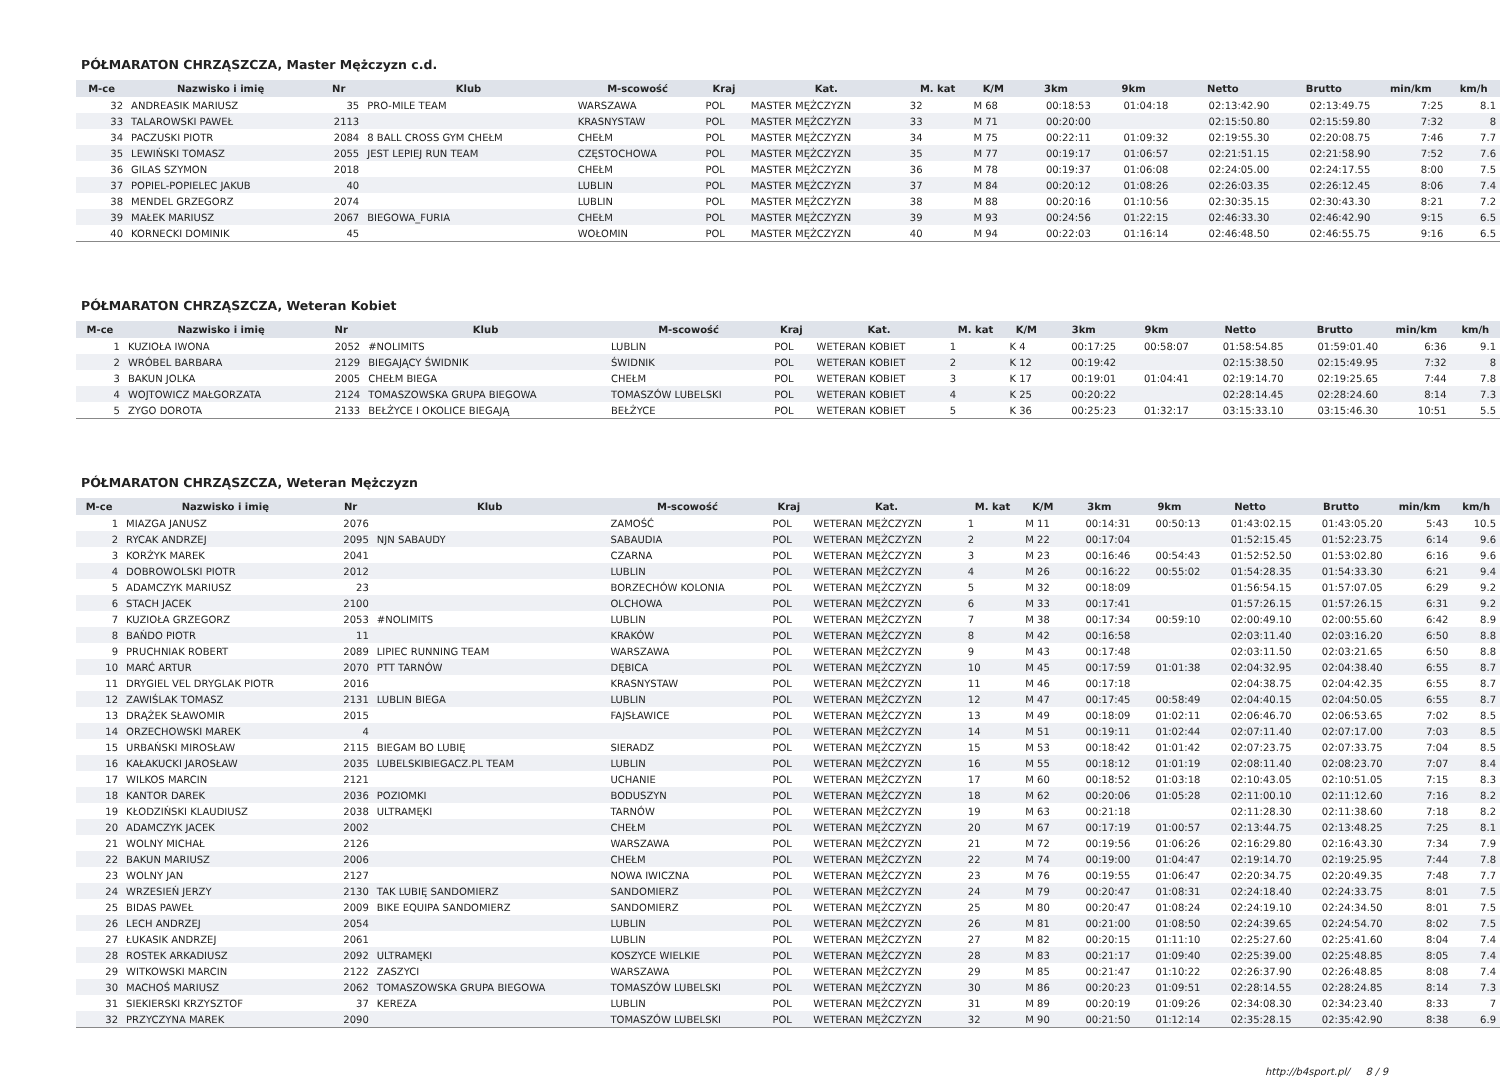PÓŁMARATON CHRZĄSZCZA, Master Mężczyzn c.d.
| M-ce | Nazwisko i imię | Nr | Klub | M-scowość | Kraj | Kat. | M. kat | K/M | 3km | 9km | Netto | Brutto | min/km | km/h |
| --- | --- | --- | --- | --- | --- | --- | --- | --- | --- | --- | --- | --- | --- | --- |
| 32 | ANDREASIK MARIUSZ | 35 | PRO-MILE TEAM | WARSZAWA | POL | MASTER MĘŻCZYZN | 32 | M 68 | 00:18:53 | 01:04:18 | 02:13:42.90 | 02:13:49.75 | 7:25 | 8.1 |
| 33 | TALAROWSKI PAWEŁ | 2113 | | KRASNYSTAW | POL | MASTER MĘŻCZYZN | 33 | M 71 | 00:20:00 | | 02:15:50.80 | 02:15:59.80 | 7:32 | 8 |
| 34 | PACZUSKI PIOTR | 2084 | 8 BALL CROSS GYM CHEŁM | CHEŁM | POL | MASTER MĘŻCZYZN | 34 | M 75 | 00:22:11 | 01:09:32 | 02:19:55.30 | 02:20:08.75 | 7:46 | 7.7 |
| 35 | LEWIŃSKI TOMASZ | 2055 | JEST LEPIEJ RUN TEAM | CZĘSTOCHOWA | POL | MASTER MĘŻCZYZN | 35 | M 77 | 00:19:17 | 01:06:57 | 02:21:51.15 | 02:21:58.90 | 7:52 | 7.6 |
| 36 | GILAS SZYMON | 2018 | | CHEŁM | POL | MASTER MĘŻCZYZN | 36 | M 78 | 00:19:37 | 01:06:08 | 02:24:05.00 | 02:24:17.55 | 8:00 | 7.5 |
| 37 | POPIEL-POPIELEC JAKUB | 40 | | LUBLIN | POL | MASTER MĘŻCZYZN | 37 | M 84 | 00:20:12 | 01:08:26 | 02:26:03.35 | 02:26:12.45 | 8:06 | 7.4 |
| 38 | MENDEL GRZEGORZ | 2074 | | LUBLIN | POL | MASTER MĘŻCZYZN | 38 | M 88 | 00:20:16 | 01:10:56 | 02:30:35.15 | 02:30:43.30 | 8:21 | 7.2 |
| 39 | MAŁEK MARIUSZ | 2067 | BIEGOWA_FURIA | CHEŁM | POL | MASTER MĘŻCZYZN | 39 | M 93 | 00:24:56 | 01:22:15 | 02:46:33.30 | 02:46:42.90 | 9:15 | 6.5 |
| 40 | KORNECKI DOMINIK | 45 | | WOŁOMIN | POL | MASTER MĘŻCZYZN | 40 | M 94 | 00:22:03 | 01:16:14 | 02:46:48.50 | 02:46:55.75 | 9:16 | 6.5 |
PÓŁMARATON CHRZĄSZCZA, Weteran Kobiet
| M-ce | Nazwisko i imię | Nr | Klub | M-scowość | Kraj | Kat. | M. kat | K/M | 3km | 9km | Netto | Brutto | min/km | km/h |
| --- | --- | --- | --- | --- | --- | --- | --- | --- | --- | --- | --- | --- | --- | --- |
| 1 | KUZIOŁA IWONA | 2052 | #NOLIMITS | LUBLIN | POL | WETERAN KOBIET | 1 | K 4 | 00:17:25 | 00:58:07 | 01:58:54.85 | 01:59:01.40 | 6:36 | 9.1 |
| 2 | WRÓBEL BARBARA | 2129 | BIEGAJĄCY ŚWIDNIK | ŚWIDNIK | POL | WETERAN KOBIET | 2 | K 12 | 00:19:42 | | 02:15:38.50 | 02:15:49.95 | 7:32 | 8 |
| 3 | BAKUN JOLKA | 2005 | CHEŁM BIEGA | CHEŁM | POL | WETERAN KOBIET | 3 | K 17 | 00:19:01 | 01:04:41 | 02:19:14.70 | 02:19:25.65 | 7:44 | 7.8 |
| 4 | WOJTOWICZ MAŁGORZATA | 2124 | TOMASZOWSKA GRUPA BIEGOWA | TOMASZÓW LUBELSKI | POL | WETERAN KOBIET | 4 | K 25 | 00:20:22 | | 02:28:14.45 | 02:28:24.60 | 8:14 | 7.3 |
| 5 | ZYGO DOROTA | 2133 | BEŁŻYCE I OKOLICE BIEGAJĄ | BEŁŻYCE | POL | WETERAN KOBIET | 5 | K 36 | 00:25:23 | 01:32:17 | 03:15:33.10 | 03:15:46.30 | 10:51 | 5.5 |
PÓŁMARATON CHRZĄSZCZA, Weteran Mężczyzn
| M-ce | Nazwisko i imię | Nr | Klub | M-scowość | Kraj | Kat. | M. kat | K/M | 3km | 9km | Netto | Brutto | min/km | km/h |
| --- | --- | --- | --- | --- | --- | --- | --- | --- | --- | --- | --- | --- | --- | --- |
| 1 | MIAZGA JANUSZ | 2076 | | ZAMOŚĆ | POL | WETERAN MĘŻCZYZN | 1 | M 11 | 00:14:31 | 00:50:13 | 01:43:02.15 | 01:43:05.20 | 5:43 | 10.5 |
| 2 | RYCAK ANDRZEJ | 2095 | NJN SABAUDY | SABAUDIA | POL | WETERAN MĘŻCZYZN | 2 | M 22 | 00:17:04 | | 01:52:15.45 | 01:52:23.75 | 6:14 | 9.6 |
| 3 | KORŻYK MAREK | 2041 | | CZARNA | POL | WETERAN MĘŻCZYZN | 3 | M 23 | 00:16:46 | 00:54:43 | 01:52:52.50 | 01:53:02.80 | 6:16 | 9.6 |
| 4 | DOBROWOLSKI PIOTR | 2012 | | LUBLIN | POL | WETERAN MĘŻCZYZN | 4 | M 26 | 00:16:22 | 00:55:02 | 01:54:28.35 | 01:54:33.30 | 6:21 | 9.4 |
| 5 | ADAMCZYK MARIUSZ | 23 | | BORZECHÓW KOLONIA | POL | WETERAN MĘŻCZYZN | 5 | M 32 | 00:18:09 | | 01:56:54.15 | 01:57:07.05 | 6:29 | 9.2 |
| 6 | STACH JACEK | 2100 | | OLCHOWA | POL | WETERAN MĘŻCZYZN | 6 | M 33 | 00:17:41 | | 01:57:26.15 | 01:57:26.15 | 6:31 | 9.2 |
| 7 | KUZIOŁA GRZEGORZ | 2053 | #NOLIMITS | LUBLIN | POL | WETERAN MĘŻCZYZN | 7 | M 38 | 00:17:34 | 00:59:10 | 02:00:49.10 | 02:00:55.60 | 6:42 | 8.9 |
| 8 | BAŃDO PIOTR | 11 | | KRAKÓW | POL | WETERAN MĘŻCZYZN | 8 | M 42 | 00:16:58 | | 02:03:11.40 | 02:03:16.20 | 6:50 | 8.8 |
| 9 | PRUCHNIAK ROBERT | 2089 | LIPIEC RUNNING TEAM | WARSZAWA | POL | WETERAN MĘŻCZYZN | 9 | M 43 | 00:17:48 | | 02:03:11.50 | 02:03:21.65 | 6:50 | 8.8 |
| 10 | MARĆ ARTUR | 2070 | PTT TARNÓW | DĘBICA | POL | WETERAN MĘŻCZYZN | 10 | M 45 | 00:17:59 | 01:01:38 | 02:04:32.95 | 02:04:38.40 | 6:55 | 8.7 |
| 11 | DRYGIEL VEL DRYGLAK PIOTR | 2016 | | KRASNYSTAW | POL | WETERAN MĘŻCZYZN | 11 | M 46 | 00:17:18 | | 02:04:38.75 | 02:04:42.35 | 6:55 | 8.7 |
| 12 | ZAWIŚLAK TOMASZ | 2131 | LUBLIN BIEGA | LUBLIN | POL | WETERAN MĘŻCZYZN | 12 | M 47 | 00:17:45 | 00:58:49 | 02:04:40.15 | 02:04:50.05 | 6:55 | 8.7 |
| 13 | DRĄŻEK SŁAWOMIR | 2015 | | FAJSŁAWICE | POL | WETERAN MĘŻCZYZN | 13 | M 49 | 00:18:09 | 01:02:11 | 02:06:46.70 | 02:06:53.65 | 7:02 | 8.5 |
| 14 | ORZECHOWSKI MAREK | 4 | | | POL | WETERAN MĘŻCZYZN | 14 | M 51 | 00:19:11 | 01:02:44 | 02:07:11.40 | 02:07:17.00 | 7:03 | 8.5 |
| 15 | URBAŃSKI MIROSŁAW | 2115 | BIEGAM BO LUBIĘ | SIERADZ | POL | WETERAN MĘŻCZYZN | 15 | M 53 | 00:18:42 | 01:01:42 | 02:07:23.75 | 02:07:33.75 | 7:04 | 8.5 |
| 16 | KAŁAKUCKI JAROSŁAW | 2035 | LUBELSKIBIEGACZ.PL TEAM | LUBLIN | POL | WETERAN MĘŻCZYZN | 16 | M 55 | 00:18:12 | 01:01:19 | 02:08:11.40 | 02:08:23.70 | 7:07 | 8.4 |
| 17 | WILKOS MARCIN | 2121 | | UCHANIE | POL | WETERAN MĘŻCZYZN | 17 | M 60 | 00:18:52 | 01:03:18 | 02:10:43.05 | 02:10:51.05 | 7:15 | 8.3 |
| 18 | KANTOR DAREK | 2036 | POZIOMKI | BODUSZYN | POL | WETERAN MĘŻCZYZN | 18 | M 62 | 00:20:06 | 01:05:28 | 02:11:00.10 | 02:11:12.60 | 7:16 | 8.2 |
| 19 | KŁODZIŃSKI KLAUDIUSZ | 2038 | ULTRAMĘKI | TARNÓW | POL | WETERAN MĘŻCZYZN | 19 | M 63 | 00:21:18 | | 02:11:28.30 | 02:11:38.60 | 7:18 | 8.2 |
| 20 | ADAMCZYK JACEK | 2002 | | CHEŁM | POL | WETERAN MĘŻCZYZN | 20 | M 67 | 00:17:19 | 01:00:57 | 02:13:44.75 | 02:13:48.25 | 7:25 | 8.1 |
| 21 | WOLNY MICHAŁ | 2126 | | WARSZAWA | POL | WETERAN MĘŻCZYZN | 21 | M 72 | 00:19:56 | 01:06:26 | 02:16:29.80 | 02:16:43.30 | 7:34 | 7.9 |
| 22 | BAKUN MARIUSZ | 2006 | | CHEŁM | POL | WETERAN MĘŻCZYZN | 22 | M 74 | 00:19:00 | 01:04:47 | 02:19:14.70 | 02:19:25.95 | 7:44 | 7.8 |
| 23 | WOLNY JAN | 2127 | | NOWA IWICZNA | POL | WETERAN MĘŻCZYZN | 23 | M 76 | 00:19:55 | 01:06:47 | 02:20:34.75 | 02:20:49.35 | 7:48 | 7.7 |
| 24 | WRZESIEŃ JERZY | 2130 | TAK LUBIĘ SANDOMIERZ | SANDOMIERZ | POL | WETERAN MĘŻCZYZN | 24 | M 79 | 00:20:47 | 01:08:31 | 02:24:18.40 | 02:24:33.75 | 8:01 | 7.5 |
| 25 | BIDAS PAWEŁ | 2009 | BIKE EQUIPA SANDOMIERZ | SANDOMIERZ | POL | WETERAN MĘŻCZYZN | 25 | M 80 | 00:20:47 | 01:08:24 | 02:24:19.10 | 02:24:34.50 | 8:01 | 7.5 |
| 26 | LECH ANDRZEJ | 2054 | | LUBLIN | POL | WETERAN MĘŻCZYZN | 26 | M 81 | 00:21:00 | 01:08:50 | 02:24:39.65 | 02:24:54.70 | 8:02 | 7.5 |
| 27 | ŁUKASIK ANDRZEJ | 2061 | | LUBLIN | POL | WETERAN MĘŻCZYZN | 27 | M 82 | 00:20:15 | 01:11:10 | 02:25:27.60 | 02:25:41.60 | 8:04 | 7.4 |
| 28 | ROSTEK ARKADIUSZ | 2092 | ULTRAMĘKI | KOSZYCE WIELKIE | POL | WETERAN MĘŻCZYZN | 28 | M 83 | 00:21:17 | 01:09:40 | 02:25:39.00 | 02:25:48.85 | 8:05 | 7.4 |
| 29 | WITKOWSKI MARCIN | 2122 | ZASZYCI | WARSZAWA | POL | WETERAN MĘŻCZYZN | 29 | M 85 | 00:21:47 | 01:10:22 | 02:26:37.90 | 02:26:48.85 | 8:08 | 7.4 |
| 30 | MACHOŚ MARIUSZ | 2062 | TOMASZOWSKA GRUPA BIEGOWA | TOMASZÓW LUBELSKI | POL | WETERAN MĘŻCZYZN | 30 | M 86 | 00:20:23 | 01:09:51 | 02:28:14.55 | 02:28:24.85 | 8:14 | 7.3 |
| 31 | SIEKIERSKI KRZYSZTOF | 37 | KEREZA | LUBLIN | POL | WETERAN MĘŻCZYZN | 31 | M 89 | 00:20:19 | 01:09:26 | 02:34:08.30 | 02:34:23.40 | 8:33 | 7 |
| 32 | PRZYCZYNA MAREK | 2090 | | TOMASZÓW LUBELSKI | POL | WETERAN MĘŻCZYZN | 32 | M 90 | 00:21:50 | 01:12:14 | 02:35:28.15 | 02:35:42.90 | 8:38 | 6.9 |
http://b4sport.pl/ 8 / 9